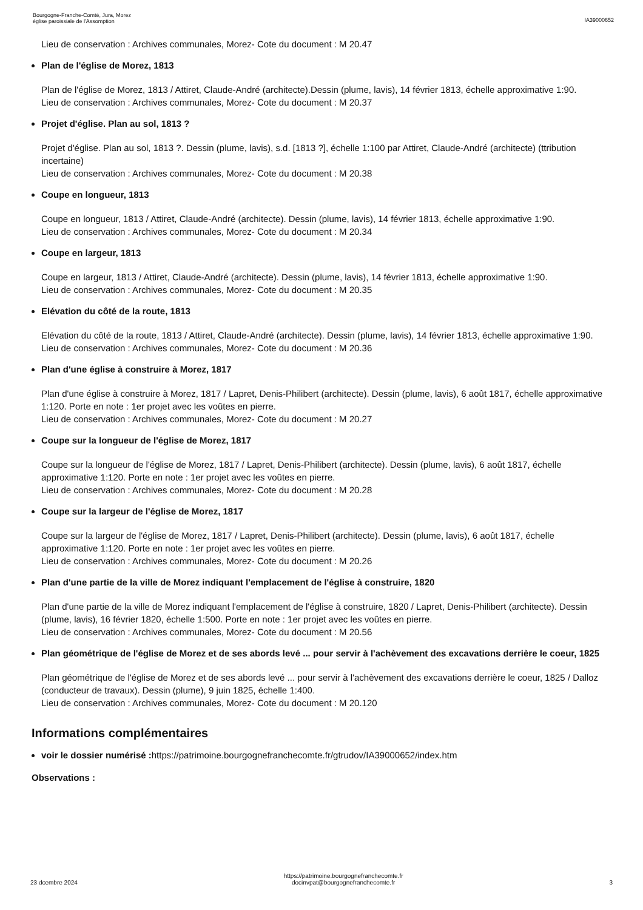Bourgogne-Franche-Comté, Jura, Morez
église paroissiale de l'Assomption
IA39000652
Lieu de conservation : Archives communales, Morez- Cote du document : M 20.47
Plan de l'église de Morez, 1813
Plan de l'église de Morez, 1813 / Attiret, Claude-André (architecte).Dessin (plume, lavis), 14 février 1813, échelle approximative 1:90.
Lieu de conservation : Archives communales, Morez- Cote du document : M 20.37
Projet d'église. Plan au sol, 1813 ?
Projet d'église. Plan au sol, 1813 ?. Dessin (plume, lavis), s.d. [1813 ?], échelle 1:100 par Attiret, Claude-André (architecte) (ttribution incertaine)
Lieu de conservation : Archives communales, Morez- Cote du document : M 20.38
Coupe en longueur, 1813
Coupe en longueur, 1813 / Attiret, Claude-André (architecte). Dessin (plume, lavis), 14 février 1813, échelle approximative 1:90.
Lieu de conservation : Archives communales, Morez- Cote du document : M 20.34
Coupe en largeur, 1813
Coupe en largeur, 1813 / Attiret, Claude-André (architecte). Dessin (plume, lavis), 14 février 1813, échelle approximative 1:90.
Lieu de conservation : Archives communales, Morez- Cote du document : M 20.35
Elévation du côté de la route, 1813
Elévation du côté de la route, 1813 / Attiret, Claude-André (architecte). Dessin (plume, lavis), 14 février 1813, échelle approximative 1:90.
Lieu de conservation : Archives communales, Morez- Cote du document : M 20.36
Plan d'une église à construire à Morez, 1817
Plan d'une église à construire à Morez, 1817 / Lapret, Denis-Philibert (architecte). Dessin (plume, lavis), 6 août 1817, échelle approximative 1:120. Porte en note : 1er projet avec les voûtes en pierre.
Lieu de conservation : Archives communales, Morez- Cote du document : M 20.27
Coupe sur la longueur de l'église de Morez, 1817
Coupe sur la longueur de l'église de Morez, 1817 / Lapret, Denis-Philibert (architecte). Dessin (plume, lavis), 6 août 1817, échelle approximative 1:120. Porte en note : 1er projet avec les voûtes en pierre.
Lieu de conservation : Archives communales, Morez- Cote du document : M 20.28
Coupe sur la largeur de l'église de Morez, 1817
Coupe sur la largeur de l'église de Morez, 1817 / Lapret, Denis-Philibert (architecte). Dessin (plume, lavis), 6 août 1817, échelle approximative 1:120. Porte en note : 1er projet avec les voûtes en pierre.
Lieu de conservation : Archives communales, Morez- Cote du document : M 20.26
Plan d'une partie de la ville de Morez indiquant l'emplacement de l'église à construire, 1820
Plan d'une partie de la ville de Morez indiquant l'emplacement de l'église à construire, 1820 / Lapret, Denis-Philibert (architecte). Dessin (plume, lavis), 16 février 1820, échelle 1:500. Porte en note : 1er projet avec les voûtes en pierre.
Lieu de conservation : Archives communales, Morez- Cote du document : M 20.56
Plan géométrique de l'église de Morez et de ses abords levé ... pour servir à l'achèvement des excavations derrière le coeur, 1825
Plan géométrique de l'église de Morez et de ses abords levé ... pour servir à l'achèvement des excavations derrière le coeur, 1825 / Dalloz (conducteur de travaux). Dessin (plume), 9 juin 1825, échelle 1:400.
Lieu de conservation : Archives communales, Morez- Cote du document : M 20.120
Informations complémentaires
voir le dossier numérisé : https://patrimoine.bourgognefranchecomte.fr/gtrudov/IA39000652/index.htm
Observations :
23 dcembre 2024
https://patrimoine.bourgognefranchecomte.fr
docinvpat@bourgognefranchecomte.fr
3